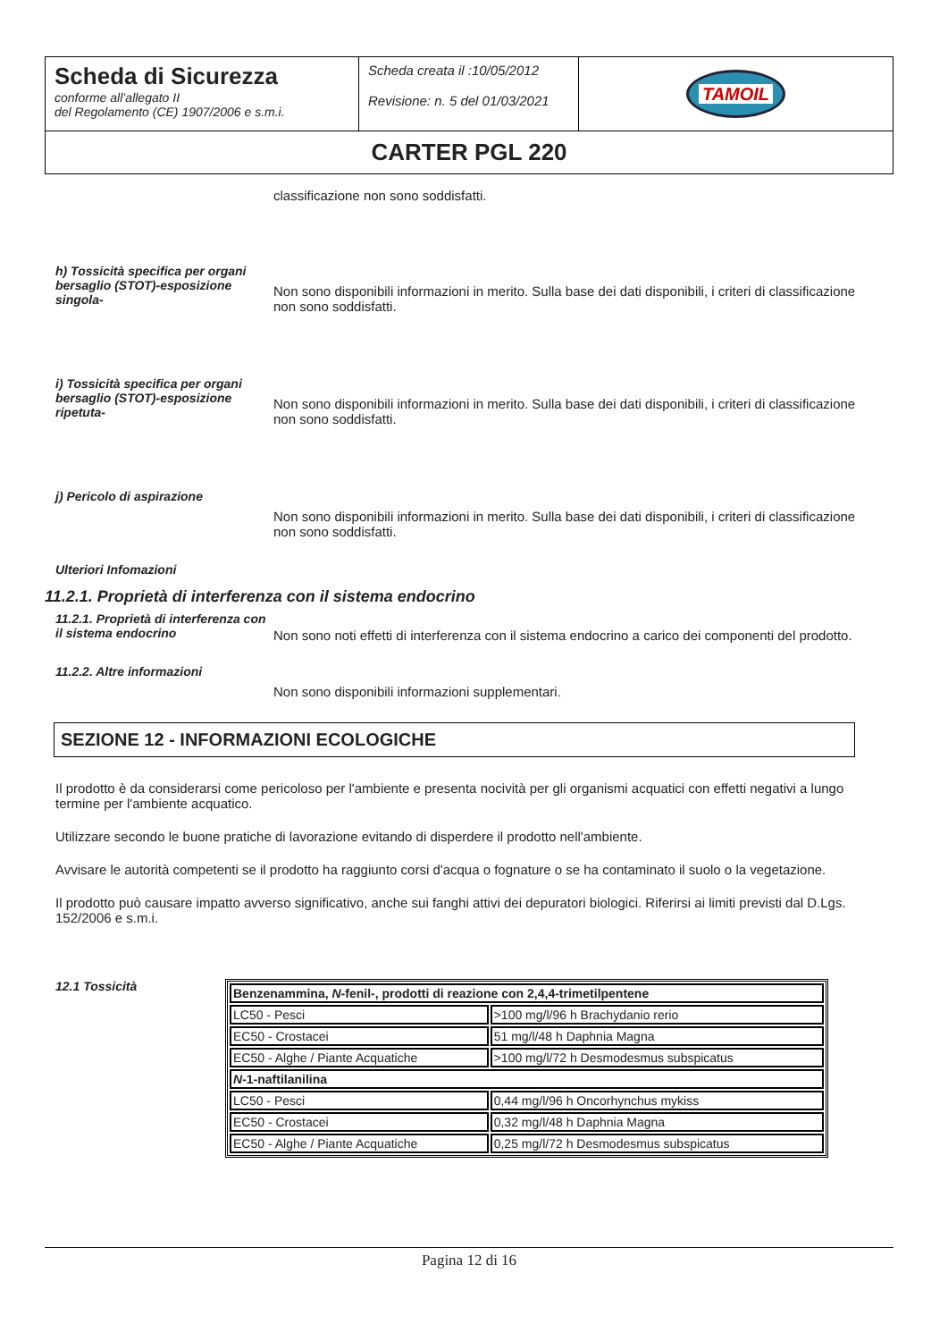| Scheda di Sicurezza conforme all’allegato II del Regolamento (CE) 1907/2006 e s.m.i. | Scheda creata il :10/05/2012 Revisione: n. 5 del 01/03/2021 | TAMOIL |
| CARTER PGL 220 | | |
classificazione non sono soddisfatti.
h) Tossicità specifica per organi bersaglio (STOT)-esposizione singola-
Non sono disponibili informazioni in merito. Sulla base dei dati disponibili, i criteri di classificazione non sono soddisfatti.
i) Tossicità specifica per organi bersaglio (STOT)-esposizione ripetuta-
Non sono disponibili informazioni in merito. Sulla base dei dati disponibili, i criteri di classificazione non sono soddisfatti.
j) Pericolo di aspirazione
Non sono disponibili informazioni in merito. Sulla base dei dati disponibili, i criteri di classificazione non sono soddisfatti.
Ulteriori Infomazioni
11.2.1. Proprietà di interferenza con il sistema endocrino
11.2.1. Proprietà di interferenza con il sistema endocrino
Non sono noti effetti di interferenza con il sistema endocrino a carico dei componenti del prodotto.
11.2.2. Altre informazioni
Non sono disponibili informazioni supplementari.
SEZIONE 12 - INFORMAZIONI ECOLOGICHE
Il prodotto è da considerarsi come pericoloso per l'ambiente e presenta nocività per gli organismi acquatici con effetti negativi a lungo termine per l'ambiente acquatico.
Utilizzare secondo le buone pratiche di lavorazione evitando di disperdere il prodotto nell'ambiente.
Avvisare le autorità competenti se il prodotto ha raggiunto corsi d'acqua o fognature o se ha contaminato il suolo o la vegetazione.
Il prodotto può causare impatto avverso significativo, anche sui fanghi attivi dei depuratori biologici. Riferirsi ai limiti previsti dal D.Lgs. 152/2006 e s.m.i.
12.1 Tossicità
| Benzenammina, N -fenil-, prodotti di reazione con 2,4,4-trimetilpentene | |
| LC50 - Pesci | >100 mg/l/96 h Brachydanio rerio |
| EC50 - Crostacei | 51 mg/l/48 h Daphnia Magna |
| EC50 - Alghe / Piante Acquatiche | >100 mg/l/72 h Desmodesmus subspicatus |
| N -1-naftilanilina | |
| LC50 - Pesci | 0,44 mg/l/96 h Oncorhynchus mykiss |
| EC50 - Crostacei | 0,32 mg/l/48 h Daphnia Magna |
| EC50 - Alghe / Piante Acquatiche | 0,25 mg/l/72 h Desmodesmus subspicatus |
Pagina 12 di 16